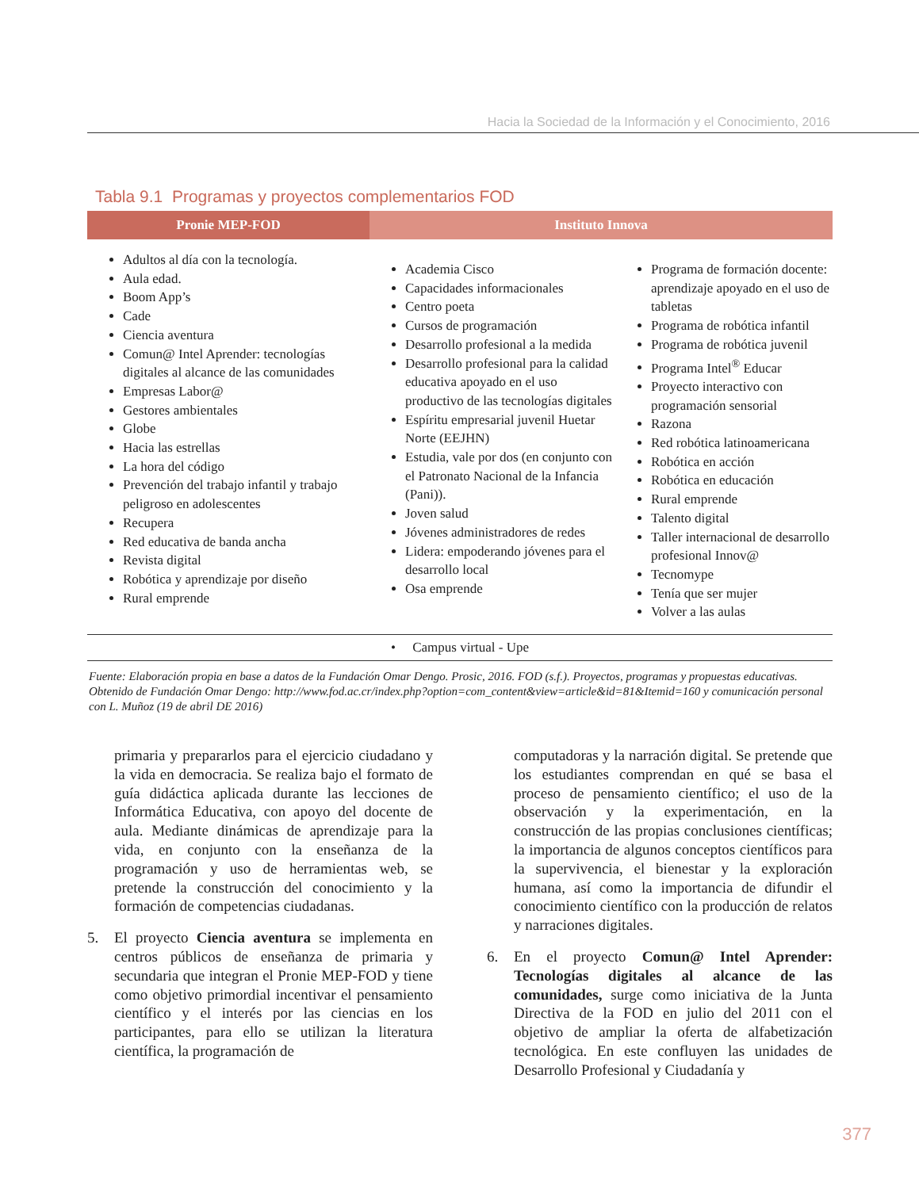Hacia la Sociedad de la Información y el Conocimiento, 2016
Tabla 9.1 Programas y proyectos complementarios FOD
| Pronie MEP-FOD | Instituto Innova | |
| --- | --- | --- |
| Adultos al día con la tecnología. Aula edad. Boom App’s Cade Ciencia aventura Comun@ Intel Aprender: tecnologías digitales al alcance de las comunidades Empresas Labor@ Gestores ambientales Globe Hacia las estrellas La hora del código Prevención del trabajo infantil y trabajo peligroso en adolescentes Recupera Red educativa de banda ancha Revista digital Robótica y aprendizaje por diseño Rural emprende | Academia Cisco Capacidades informacionales Centro poeta Cursos de programación Desarrollo profesional a la medida Desarrollo profesional para la calidad educativa apoyado en el uso productivo de las tecnologías digitales Espíritu empresarial juvenil Huetar Norte (EEJHN) Estudia, vale por dos (en conjunto con el Patronato Nacional de la Infancia (Pani)). Joven salud Jóvenes administradores de redes Lidera: empoderando jóvenes para el desarrollo local Osa emprende | Programa de formación docente: aprendizaje apoyado en el uso de tabletas Programa de robótica infantil Programa de robótica juvenil Programa Intel<sup>®</sup> Educar Proyecto interactivo con programación sensorial Razona Red robótica latinoamericana Robótica en acción Robótica en educación Rural emprende Talento digital Taller internacional de desarrollo profesional Innov@ Tecnomype Tenía que ser mujer Volver a las aulas |
| • Campus virtual - Upe | | |
Fuente: Elaboración propia en base a datos de la Fundación Omar Dengo. Prosic, 2016. FOD (s.f.). Proyectos, programas y propuestas educativas. Obtenido de Fundación Omar Dengo: http://www.fod.ac.cr/index.php?option=com_content&view=article&id=81&Itemid=160 y comunicación personal con L. Muñoz (19 de abril DE 2016)
primaria y prepararlos para el ejercicio ciudadano y la vida en democracia. Se realiza bajo el formato de guía didáctica aplicada durante las lecciones de Informática Educativa, con apoyo del docente de aula. Mediante dinámicas de aprendizaje para la vida, en conjunto con la enseñanza de la programación y uso de herramientas web, se pretende la construcción del conocimiento y la formación de competencias ciudadanas.
5. El proyecto Ciencia aventura se implementa en centros públicos de enseñanza de primaria y secundaria que integran el Pronie MEP-FOD y tiene como objetivo primordial incentivar el pensamiento científico y el interés por las ciencias en los participantes, para ello se utilizan la literatura científica, la programación de
computadoras y la narración digital. Se pretende que los estudiantes comprendan en qué se basa el proceso de pensamiento científico; el uso de la observación y la experimentación, en la construcción de las propias conclusiones científicas; la importancia de algunos conceptos científicos para la supervivencia, el bienestar y la exploración humana, así como la importancia de difundir el conocimiento científico con la producción de relatos y narraciones digitales.
6. En el proyecto Comun@ Intel Aprender: Tecnologías digitales al alcance de las comunidades, surge como iniciativa de la Junta Directiva de la FOD en julio del 2011 con el objetivo de ampliar la oferta de alfabetización tecnológica. En este confluyen las unidades de Desarrollo Profesional y Ciudadanía y
377